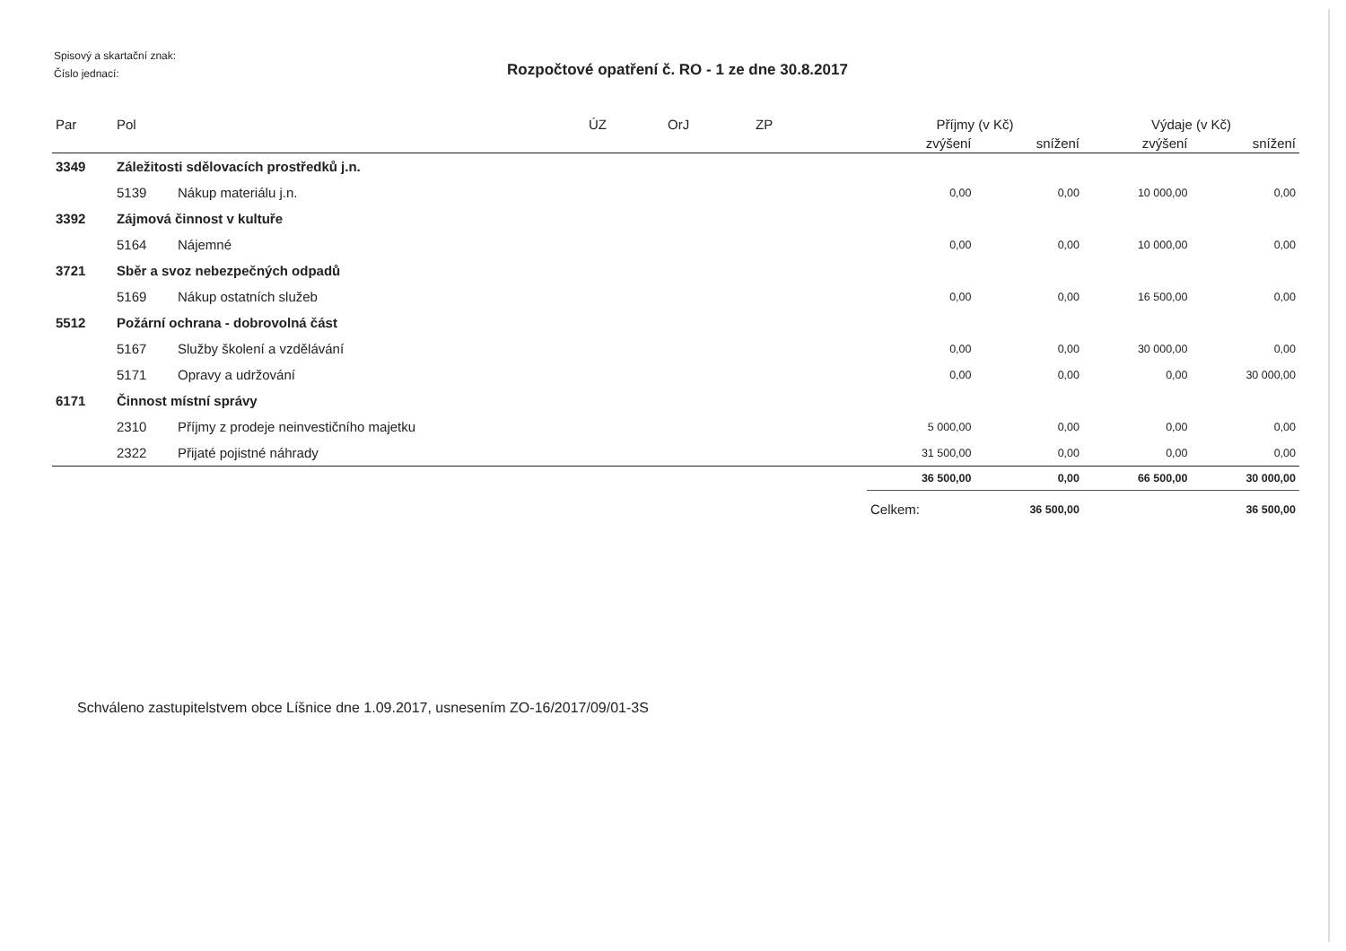Spisový a skartační znak:
Číslo jednací:
Rozpočtové opatření č. RO - 1 ze dne 30.8.2017
| Par | Pol | | ÚZ | OrJ | ZP | Příjmy (v Kč) | | Výdaje (v Kč) | |
| --- | --- | --- | --- | --- | --- | --- | --- | --- | --- |
| | | | | | | zvýšení | snížení | zvýšení | snížení |
| 3349 | Záležitosti sdělovacích prostředků j.n. | | | | | | | | |
| | 5139 | Nákup materiálu j.n. | | | | 0,00 | 0,00 | 10 000,00 | 0,00 |
| 3392 | Zájmová činnost v kultuře | | | | | | | | |
| | 5164 | Nájemné | | | | 0,00 | 0,00 | 10 000,00 | 0,00 |
| 3721 | Sběr a svoz nebezpečných odpadů | | | | | | | | |
| | 5169 | Nákup ostatních služeb | | | | 0,00 | 0,00 | 16 500,00 | 0,00 |
| 5512 | Požární ochrana - dobrovolná část | | | | | | | | |
| | 5167 | Služby školení a vzdělávání | | | | 0,00 | 0,00 | 30 000,00 | 0,00 |
| | 5171 | Opravy a udržování | | | | 0,00 | 0,00 | 0,00 | 30 000,00 |
| 6171 | Činnost místní správy | | | | | | | | |
| | 2310 | Příjmy z prodeje neinvestičního majetku | | | | 5 000,00 | 0,00 | 0,00 | 0,00 |
| | 2322 | Přijaté pojistné náhrady | | | | 31 500,00 | 0,00 | 0,00 | 0,00 |
| | | | | | | 36 500,00 | 0,00 | 66 500,00 | 30 000,00 |
| | | | | | | Celkem: | 36 500,00 | | 36 500,00 |
Schváleno zastupitelstvem obce Líšnice dne 1.09.2017, usnesením ZO-16/2017/09/01-3S